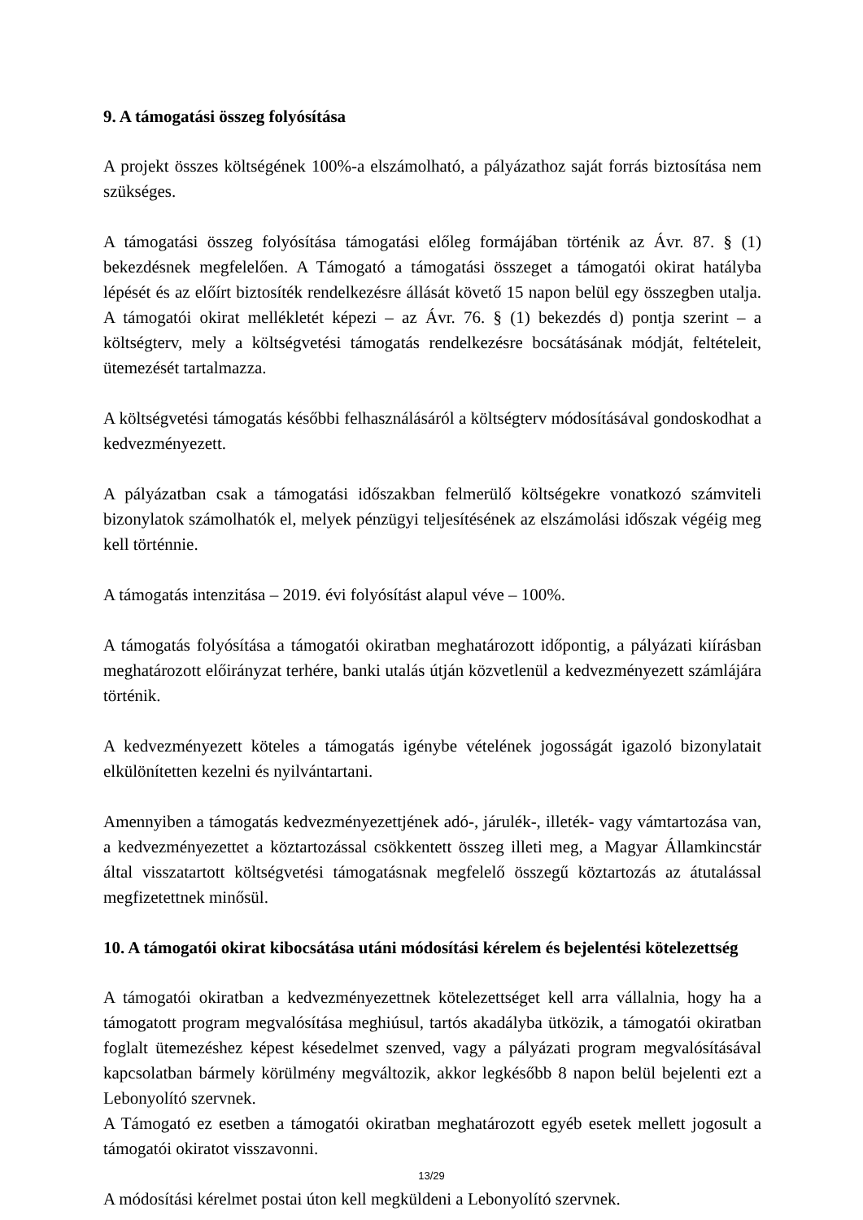9. A támogatási összeg folyósítása
A projekt összes költségének 100%-a elszámolható, a pályázathoz saját forrás biztosítása nem szükséges.
A támogatási összeg folyósítása támogatási előleg formájában történik az Ávr. 87. § (1) bekezdésnek megfelelően. A Támogató a támogatási összeget a támogatói okirat hatályba lépését és az előírt biztosíték rendelkezésre állását követő 15 napon belül egy összegben utalja. A támogatói okirat mellékletét képezi – az Ávr. 76. § (1) bekezdés d) pontja szerint – a költségterv, mely a költségvetési támogatás rendelkezésre bocsátásának módját, feltételeit, ütemezését tartalmazza.
A költségvetési támogatás későbbi felhasználásáról a költségterv módosításával gondoskodhat a kedvezményezett.
A pályázatban csak a támogatási időszakban felmerülő költségekre vonatkozó számviteli bizonylatok számolhatók el, melyek pénzügyi teljesítésének az elszámolási időszak végéig meg kell történnie.
A támogatás intenzitása – 2019. évi folyósítást alapul véve – 100%.
A támogatás folyósítása a támogatói okiratban meghatározott időpontig, a pályázati kiírásban meghatározott előirányzat terhére, banki utalás útján közvetlenül a kedvezményezett számlájára történik.
A kedvezményezett köteles a támogatás igénybe vételének jogosságát igazoló bizonylatait elkülönítetten kezelni és nyilvántartani.
Amennyiben a támogatás kedvezményezettjének adó-, járulék-, illeték- vagy vámtartozása van, a kedvezményezettet a köztartozással csökkentett összeg illeti meg, a Magyar Államkincstár által visszatartott költségvetési támogatásnak megfelelő összegű köztartozás az átutalással megfizetettnek minősül.
10. A támogatói okirat kibocsátása utáni módosítási kérelem és bejelentési kötelezettség
A támogatói okiratban a kedvezményezettnek kötelezettséget kell arra vállalnia, hogy ha a támogatott program megvalósítása meghiúsul, tartós akadályba ütközik, a támogatói okiratban foglalt ütemezéshez képest késedelmet szenved, vagy a pályázati program megvalósításával kapcsolatban bármely körülmény megváltozik, akkor legkésőbb 8 napon belül bejelenti ezt a Lebonyolító szervnek.
A Támogató ez esetben a támogatói okiratban meghatározott egyéb esetek mellett jogosult a támogatói okiratot visszavonni.
A módosítási kérelmet postai úton kell megküldeni a Lebonyolító szervnek.
13/29